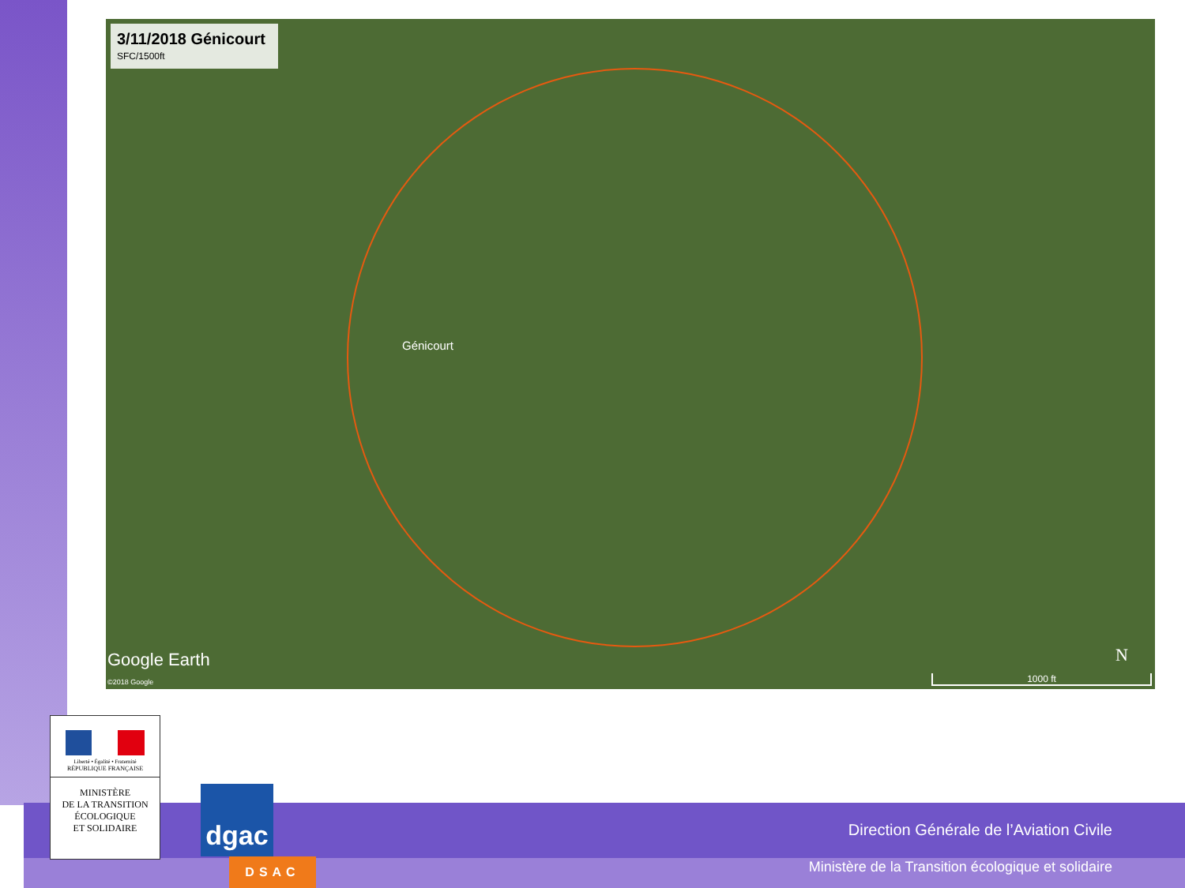3/11/2018 Génicourt
SFC/1500ft
Génicourt
Google Earth
©2018 Google
N
1000 ft
Direction Générale de l’Aviation Civile
Ministère de la Transition écologique et solidaire
Liberté • Égalité • Fraternité
RÉPUBLIQUE FRANÇAISE
MINISTÈRE
DE LA TRANSITION
ÉCOLOGIQUE
ET SOLIDAIRE
dgac
DSAC